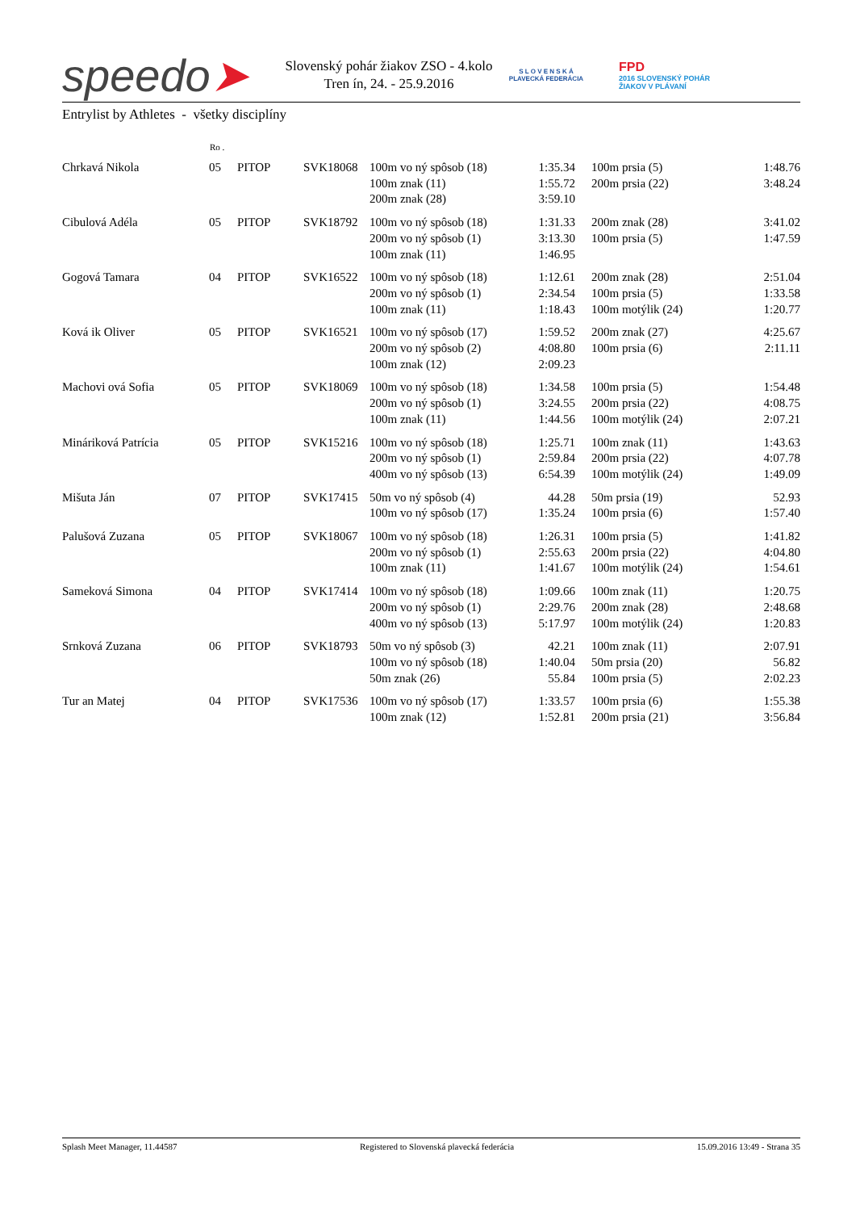speedo➤
Slovenský pohár žiakov ZSO - 4.kolo
Tren ín, 24. - 25.9.2016
S L O V E N S K Á
PLAVECKÁ FEDERÁCIA
FPD
2016 SLOVENSKÝ POHÁR
ŽIAKOV V PLÁVANÍ
Entrylist by Athletes - všetky disciplíny
| | Ro . | | | | | | | |
| --- | --- | --- | --- | --- | --- | --- | --- | --- |
| Chrkavá Nikola | 05 | PITOP | SVK18068 | 100m vo ný spôsob (18) 100m znak (11) 200m znak (28) | 1:35.34 1:55.72 3:59.10 | | 100m prsia (5) 200m prsia (22) | 1:48.76 3:48.24 |
| Cibulová Adéla | 05 | PITOP | SVK18792 | 100m vo ný spôsob (18) 200m vo ný spôsob (1) 100m znak (11) | 1:31.33 3:13.30 1:46.95 | | 200m znak (28) 100m prsia (5) | 3:41.02 1:47.59 |
| Gogová Tamara | 04 | PITOP | SVK16522 | 100m vo ný spôsob (18) 200m vo ný spôsob (1) 100m znak (11) | 1:12.61 2:34.54 1:18.43 | | 200m znak (28) 100m prsia (5) 100m motýlik (24) | 2:51.04 1:33.58 1:20.77 |
| Ková ik Oliver | 05 | PITOP | SVK16521 | 100m vo ný spôsob (17) 200m vo ný spôsob (2) 100m znak (12) | 1:59.52 4:08.80 2:09.23 | | 200m znak (27) 100m prsia (6) | 4:25.67 2:11.11 |
| Machovi ová Sofia | 05 | PITOP | SVK18069 | 100m vo ný spôsob (18) 200m vo ný spôsob (1) 100m znak (11) | 1:34.58 3:24.55 1:44.56 | | 100m prsia (5) 200m prsia (22) 100m motýlik (24) | 1:54.48 4:08.75 2:07.21 |
| Mináriková Patrícia | 05 | PITOP | SVK15216 | 100m vo ný spôsob (18) 200m vo ný spôsob (1) 400m vo ný spôsob (13) | 1:25.71 2:59.84 6:54.39 | | 100m znak (11) 200m prsia (22) 100m motýlik (24) | 1:43.63 4:07.78 1:49.09 |
| Mišuta Ján | 07 | PITOP | SVK17415 | 50m vo ný spôsob (4) 100m vo ný spôsob (17) | 44.28 1:35.24 | | 50m prsia (19) 100m prsia (6) | 52.93 1:57.40 |
| Palušová Zuzana | 05 | PITOP | SVK18067 | 100m vo ný spôsob (18) 200m vo ný spôsob (1) 100m znak (11) | 1:26.31 2:55.63 1:41.67 | | 100m prsia (5) 200m prsia (22) 100m motýlik (24) | 1:41.82 4:04.80 1:54.61 |
| Sameková Simona | 04 | PITOP | SVK17414 | 100m vo ný spôsob (18) 200m vo ný spôsob (1) 400m vo ný spôsob (13) | 1:09.66 2:29.76 5:17.97 | | 100m znak (11) 200m znak (28) 100m motýlik (24) | 1:20.75 2:48.68 1:20.83 |
| Srnková Zuzana | 06 | PITOP | SVK18793 | 50m vo ný spôsob (3) 100m vo ný spôsob (18) 50m znak (26) | 42.21 1:40.04 55.84 | | 100m znak (11) 50m prsia (20) 100m prsia (5) | 2:07.91 56.82 2:02.23 |
| Tur an Matej | 04 | PITOP | SVK17536 | 100m vo ný spôsob (17) 100m znak (12) | 1:33.57 1:52.81 | | 100m prsia (6) 200m prsia (21) | 1:55.38 3:56.84 |
Splash Meet Manager, 11.44587 Registered to Slovenská plavecká federácia 15.09.2016 13:49 - Strana 35